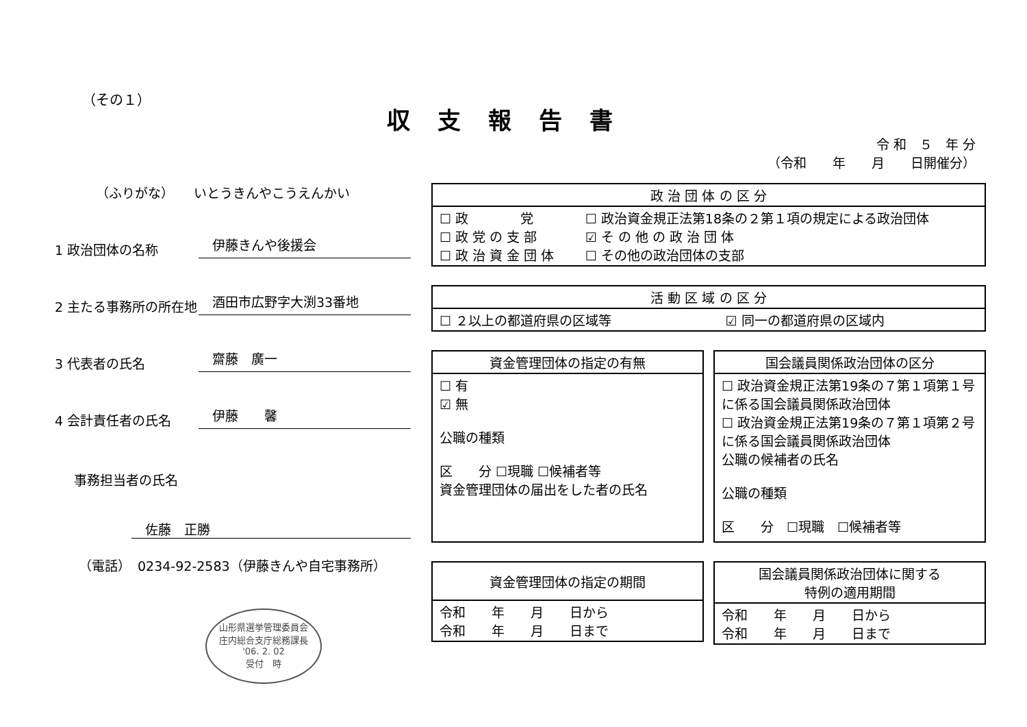（その１）
収支報告書
令 和　５　年 分
（令和　　年　　月　　日開催分）
（ふりがな）　　いとうきんやこうえんかい
1 政治団体の名称
伊藤きんや後援会
2 主たる事務所の所在地
酒田市広野字大渕33番地
3 代表者の氏名
齋藤　廣一
4 会計責任者の氏名
伊藤　　馨
事務担当者の氏名
佐藤　正勝
（電話）　0234-92-2583（伊藤きんや自宅事務所）
山形県選挙管理委員会
庄内総合支庁総務課長
'06. 2. 02
受付　時
| 政 治 団 体 の 区 分 | |
| --- | --- |
| ☐ 政 党 ☐ 政 党 の 支 部 ☐ 政 治 資 金 団 体 | ☐ 政治資金規正法第18条の２第１項の規定による政治団体 ☑ そ の 他 の 政 治 団 体 ☐ その他の政治団体の支部 |
| 活 動 区 域 の 区 分 | |
| --- | --- |
| ☐ ２以上の都道府県の区域等 | ☑ 同一の都道府県の区域内 |
| 資金管理団体の指定の有無 |
| --- |
| ☐ 有 ☑ 無 公職の種類 区 分 ☐現職 ☐候補者等 資金管理団体の届出をした者の氏名 |
| 国会議員関係政治団体の区分 |
| --- |
| ☐ 政治資金規正法第19条の７第１項第１号に係る国会議員関係政治団体 ☐ 政治資金規正法第19条の７第１項第２号に係る国会議員関係政治団体 公職の候補者の氏名 公職の種類 区 分 ☐現職 ☐候補者等 |
| 資金管理団体の指定の期間 |
| --- |
| 令和 年 月 日から 令和 年 月 日まで |
| 国会議員関係政治団体に関する 特例の適用期間 |
| --- |
| 令和 年 月 日から 令和 年 月 日まで |